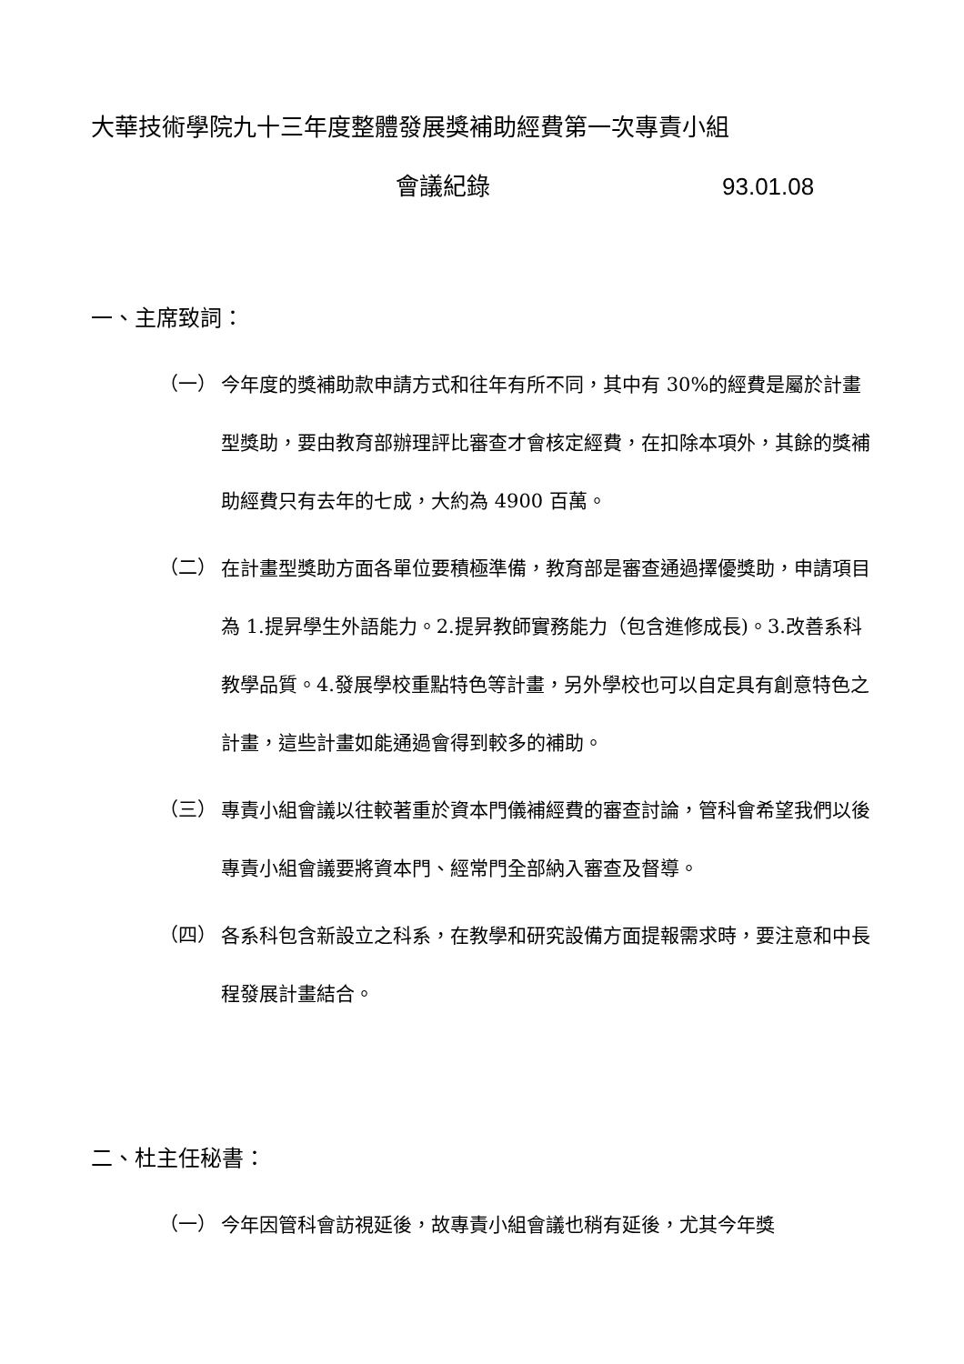大華技術學院九十三年度整體發展獎補助經費第一次專責小組
會議紀錄 93.01.08
一、主席致詞：
（一）
今年度的獎補助款申請方式和往年有所不同，其中有 30%的經費是屬於計畫型獎助，要由教育部辦理評比審查才會核定經費，在扣除本項外，其餘的獎補助經費只有去年的七成，大約為 4900 百萬。
（二）
在計畫型獎助方面各單位要積極準備，教育部是審查通過擇優獎助，申請項目為 1.提昇學生外語能力。2.提昇教師實務能力（包含進修成長)。3.改善系科教學品質。4.發展學校重點特色等計畫，另外學校也可以自定具有創意特色之計畫，這些計畫如能通過會得到較多的補助。
（三）
專責小組會議以往較著重於資本門儀補經費的審查討論，管科會希望我們以後專責小組會議要將資本門、經常門全部納入審查及督導。
（四）
各系科包含新設立之科系，在教學和研究設備方面提報需求時，要注意和中長程發展計畫結合。
二、杜主任秘書：
（一）
今年因管科會訪視延後，故專責小組會議也稍有延後，尤其今年獎